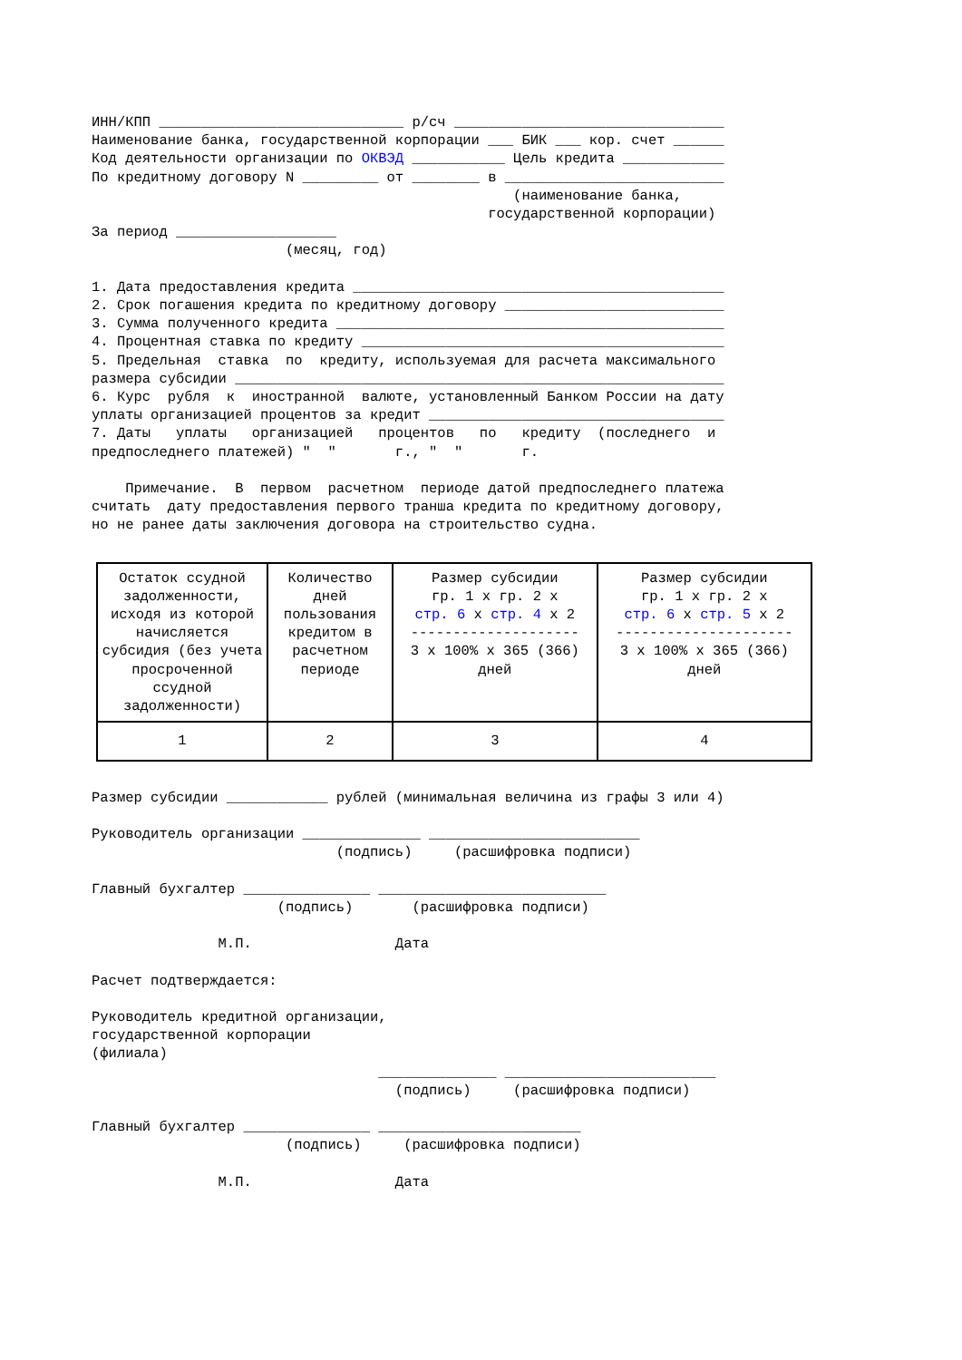ИНН/КПП _____________________________ р/сч ________________________________
Наименование банка, государственной корпорации ___ БИК ___ кор. счет ______
Код деятельности организации по ОКВЭД ___________ Цель кредита ____________
По кредитному договору N _________ от ________ в __________________________
                                                  (наименование банка,
                                               государственной корпорации)
За период ___________________
                       (месяц, год)

1. Дата предоставления кредита ____________________________________________
2. Срок погашения кредита по кредитному договору __________________________
3. Сумма полученного кредита ______________________________________________
4. Процентная ставка по кредиту ___________________________________________
5. Предельная  ставка  по  кредиту, используемая для расчета максимального
размера субсидии __________________________________________________________
6. Курс  рубля  к  иностранной  валюте, установленный Банком России на дату
уплаты организацией процентов за кредит ___________________________________
7. Даты   уплаты   организацией   процентов   по   кредиту  (последнего  и
предпоследнего платежей) "  "       г., "  "       г.

    Примечание.  В  первом  расчетном  периоде датой предпоследнего платежа
считать  дату предоставления первого транша кредита по кредитному договору,
но не ранее даты заключения договора на строительство судна.
| Остаток ссудной задолженности, исходя из которой начисляется субсидия (без учета просроченной ссудной задолженности) | Количество дней пользования кредитом в расчетном периоде | Размер субсидии гр. 1 x гр. 2 x стр. 6 x стр. 4 x 2 -------------------- 3 x 100% x 365 (366) дней | Размер субсидии гр. 1 x гр. 2 x стр. 6 x стр. 5 x 2 --------------------- 3 x 100% x 365 (366) дней |
| 1 | 2 | 3 | 4 |
Размер субсидии ____________ рублей (минимальная величина из графы 3 или 4)

Руководитель организации ______________ _________________________
                             (подпись)     (расшифровка подписи)

Главный бухгалтер _______________ ___________________________
                      (подпись)       (расшифровка подписи)

               М.П.                 Дата

Расчет подтверждается:

Руководитель кредитной организации,
государственной корпорации
(филиала)
                                  ______________ _________________________
                                    (подпись)     (расшифровка подписи)

Главный бухгалтер _______________ ________________________
                       (подпись)     (расшифровка подписи)

               М.П.                 Дата